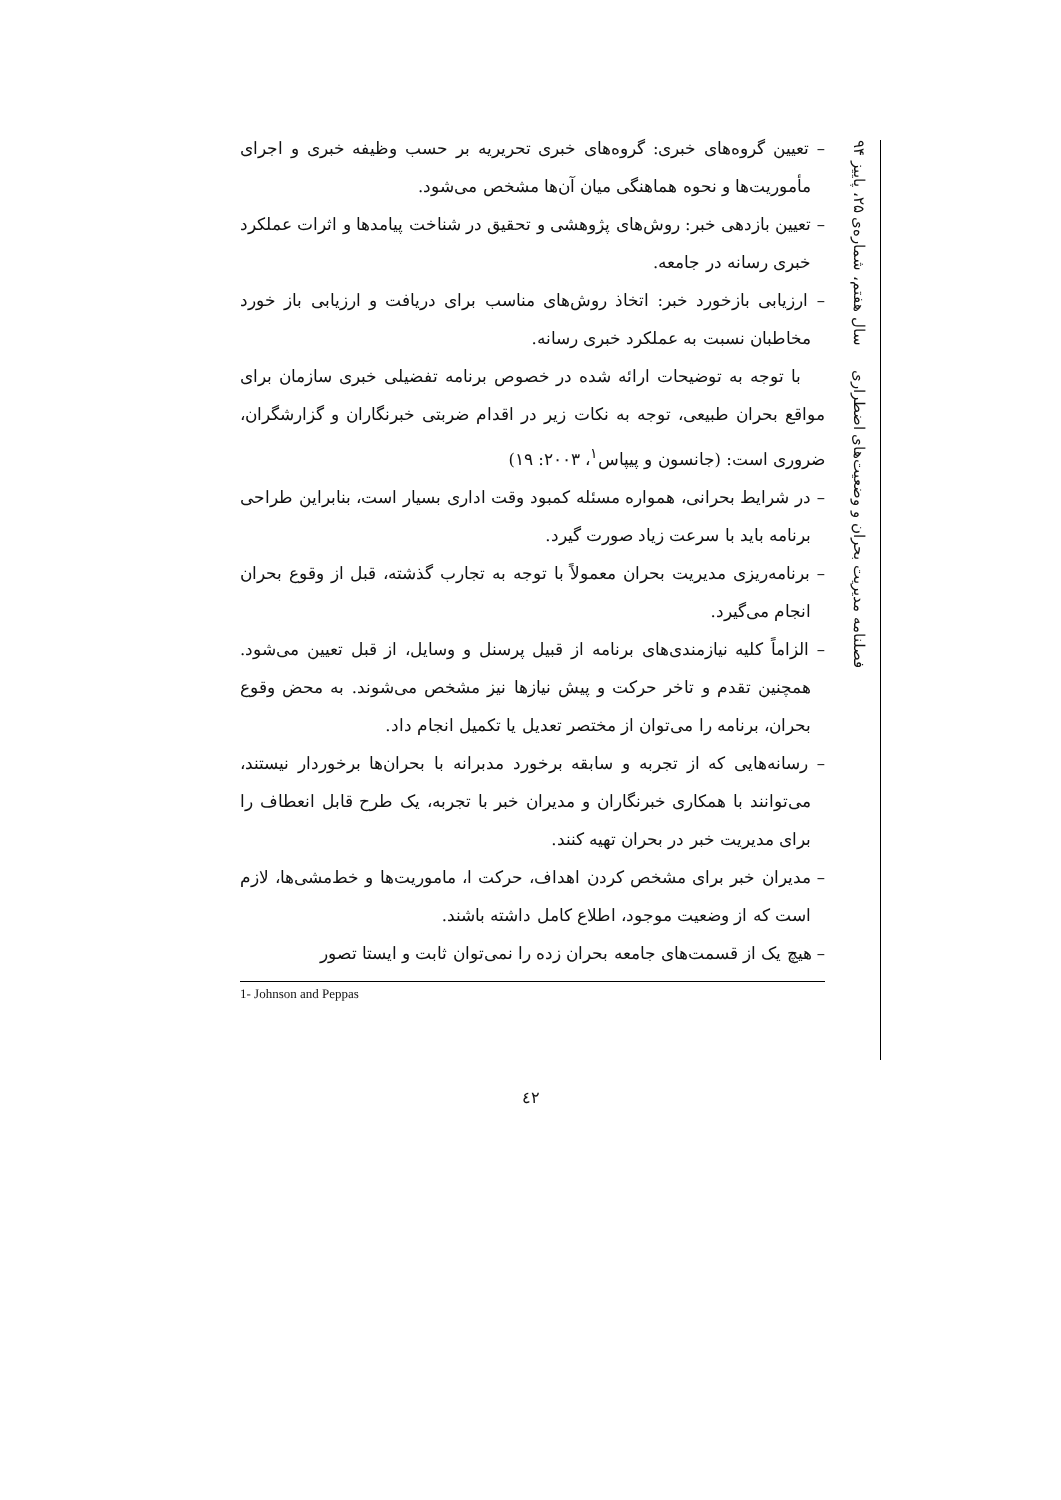– تعیین گروه‌های خبری: گروه‌های خبری تحریریه بر حسب وظیفه خبری و اجرای مأموریت‌ها و نحوه هماهنگی میان آن‌ها مشخص می‌شود.
– تعیین بازدهی خبر: روش‌های پژوهشی و تحقیق در شناخت پیامدها و اثرات عملکرد خبری رسانه در جامعه.
– ارزیابی بازخورد خبر: اتخاذ روش‌های مناسب برای دریافت و ارزیابی باز خورد مخاطبان نسبت به عملکرد خبری رسانه.
با توجه به توضیحات ارائه شده در خصوص برنامه تفضیلی خبری سازمان برای مواقع بحران طبیعی، توجه به نکات زیر در اقدام ضربتی خبرنگاران و گزارشگران، ضروری است: (جانسون و پیپاس<sup>۱</sup>، ۲۰۰۳: ۱۹)
– در شرایط بحرانی، همواره مسئله کمبود وقت اداری بسیار است، بنابراین طراحی برنامه باید با سرعت زیاد صورت گیرد.
– برنامه‌ریزی مدیریت بحران معمولاً با توجه به تجارب گذشته، قبل از وقوع بحران انجام می‌گیرد.
– الزاماً کلیه نیازمندی‌های برنامه از قبیل پرسنل و وسایل، از قبل تعیین می‌شود. همچنین تقدم و تاخر حرکت و پیش نیازها نیز مشخص می‌شوند. به محض وقوع بحران، برنامه را می‌توان از مختصر تعدیل یا تکمیل انجام داد.
– رسانه‌هایی که از تجربه و سابقه برخورد مدبرانه با بحران‌ها برخوردار نیستند، می‌توانند با همکاری خبرنگاران و مدیران خبر با تجربه، یک طرح قابل انعطاف را برای مدیریت خبر در بحران تهیه کنند.
– مدیران خبر برای مشخص کردن اهداف، حرکت ا، ماموریت‌ها و خط‌مشی‌ها، لازم است که از وضعیت موجود، اطلاع کامل داشته باشند.
– هیچ یک از قسمت‌های جامعه بحران زده را نمی‌توان ثابت و ایستا تصور
1- Johnson and Peppas
فصلنامه مدیریت بحران و وضعیت‌های اضطراری سال هفتم، شماره‌ی ۲۵، پاییز ۹۴
٤٢